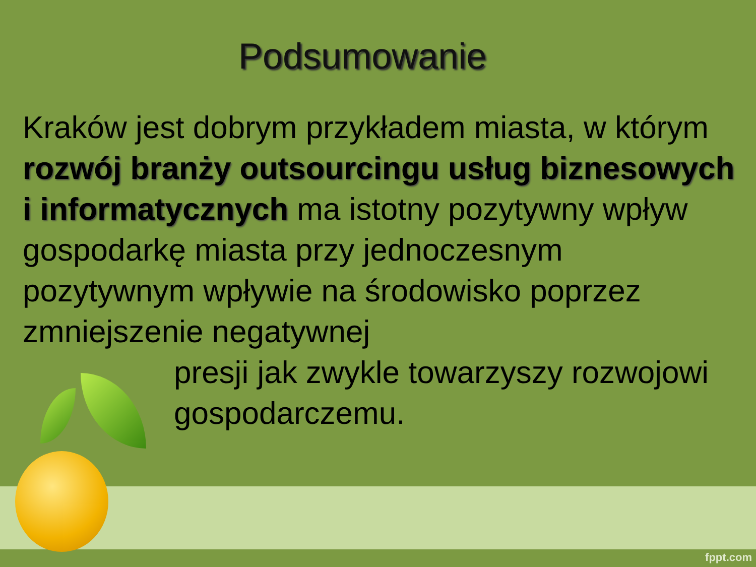Podsumowanie
Kraków jest dobrym przykładem miasta, w którym rozwój branży outsourcingu usług biznesowych i informatycznych ma istotny pozytywny wpływ gospodarkę miasta przy jednoczesnym pozytywnym wpływie na środowisko poprzez zmniejszenie negatywnej
presji jak zwykle towarzyszy rozwojowi gospodarczemu.
fppt.com